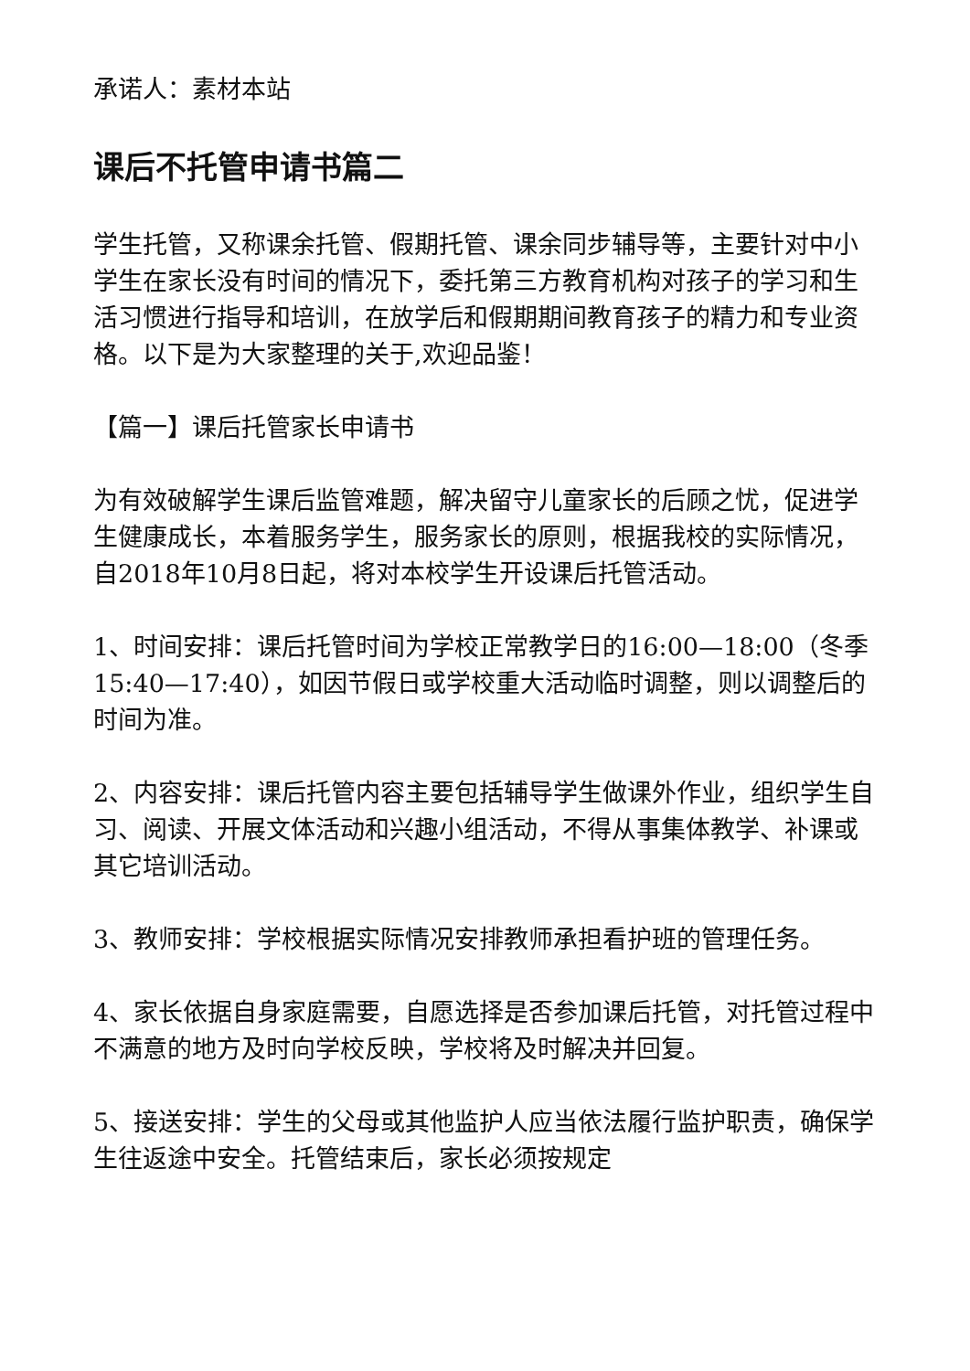承诺人：素材本站
课后不托管申请书篇二
学生托管，又称课余托管、假期托管、课余同步辅导等，主要针对中小学生在家长没有时间的情况下，委托第三方教育机构对孩子的学习和生活习惯进行指导和培训，在放学后和假期期间教育孩子的精力和专业资格。以下是为大家整理的关于,欢迎品鉴！
【篇一】课后托管家长申请书
为有效破解学生课后监管难题，解决留守儿童家长的后顾之忧，促进学生健康成长，本着服务学生，服务家长的原则，根据我校的实际情况，自2018年10月8日起，将对本校学生开设课后托管活动。
1、时间安排：课后托管时间为学校正常教学日的16:00—18:00（冬季15:40—17:40），如因节假日或学校重大活动临时调整，则以调整后的时间为准。
2、内容安排：课后托管内容主要包括辅导学生做课外作业，组织学生自习、阅读、开展文体活动和兴趣小组活动，不得从事集体教学、补课或其它培训活动。
3、教师安排：学校根据实际情况安排教师承担看护班的管理任务。
4、家长依据自身家庭需要，自愿选择是否参加课后托管，对托管过程中不满意的地方及时向学校反映，学校将及时解决并回复。
5、接送安排：学生的父母或其他监护人应当依法履行监护职责，确保学生往返途中安全。托管结束后，家长必须按规定